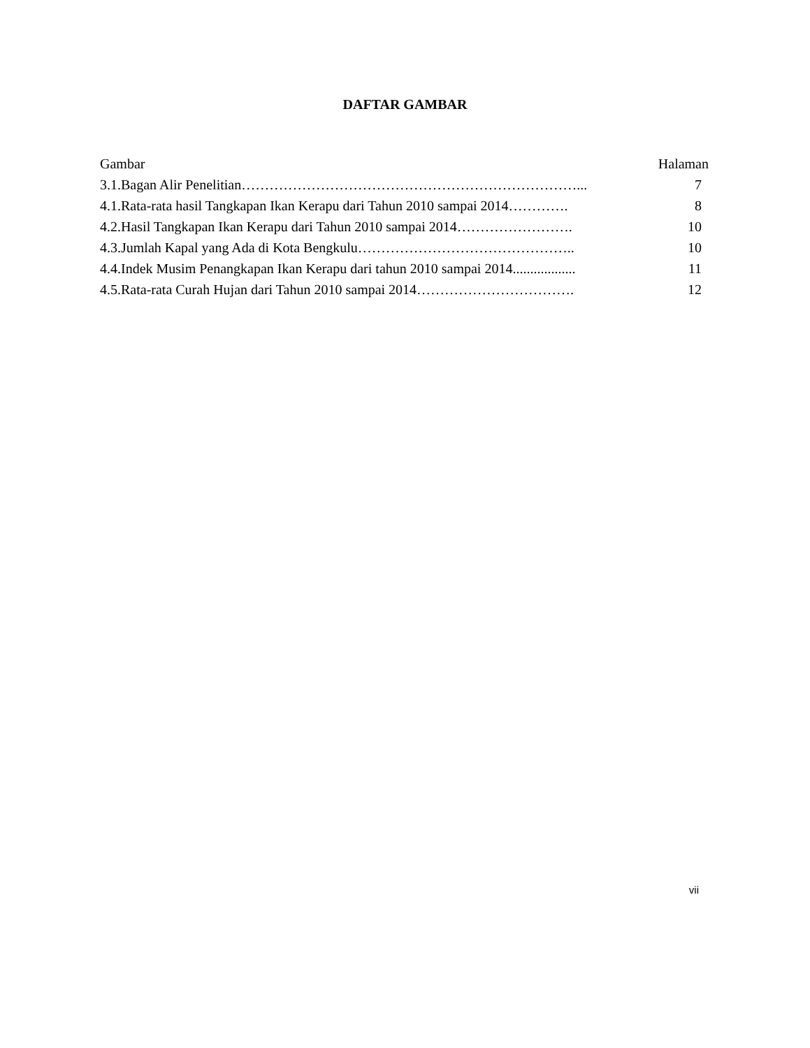DAFTAR GAMBAR
| Gambar | Halaman |
| --- | --- |
| 3.1.Bagan Alir Penelitian………………………………………………………………... | 7 |
| 4.1.Rata-rata hasil Tangkapan Ikan Kerapu dari Tahun 2010 sampai 2014…………. | 8 |
| 4.2.Hasil Tangkapan Ikan Kerapu dari Tahun 2010 sampai 2014……………………. | 10 |
| 4.3.Jumlah Kapal yang Ada di Kota Bengkulu……………………………………….. | 10 |
| 4.4.Indek Musim Penangkapan Ikan Kerapu dari tahun 2010 sampai 2014.................. | 11 |
| 4.5.Rata-rata Curah Hujan dari Tahun 2010 sampai 2014……………………………. | 12 |
vii